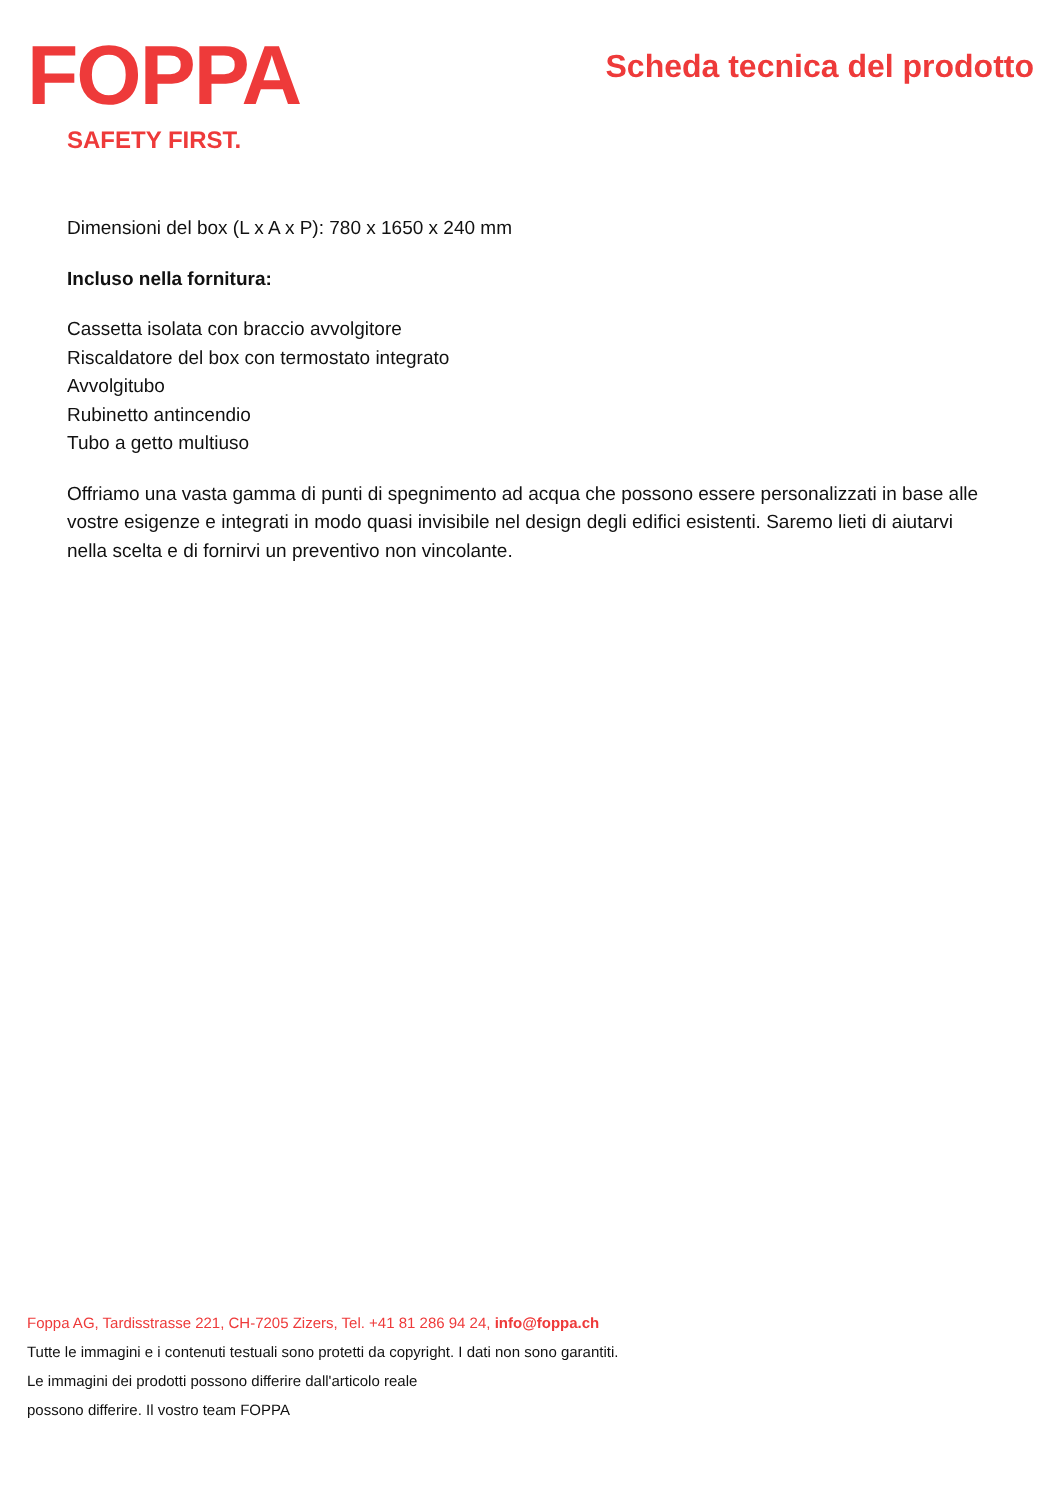FOPPA
SAFETY FIRST.
Scheda tecnica del prodotto
Dimensioni del box (L x A x P): 780 x 1650 x 240 mm
Incluso nella fornitura:
Cassetta isolata con braccio avvolgitore
Riscaldatore del box con termostato integrato
Avvolgitubo
Rubinetto antincendio
Tubo a getto multiuso
Offriamo una vasta gamma di punti di spegnimento ad acqua che possono essere personalizzati in base alle vostre esigenze e integrati in modo quasi invisibile nel design degli edifici esistenti. Saremo lieti di aiutarvi nella scelta e di fornirvi un preventivo non vincolante.
Foppa AG, Tardisstrasse 221, CH-7205 Zizers, Tel. +41 81 286 94 24, info@foppa.ch
Tutte le immagini e i contenuti testuali sono protetti da copyright. I dati non sono garantiti.
Le immagini dei prodotti possono differire dall'articolo reale
possono differire. Il vostro team FOPPA